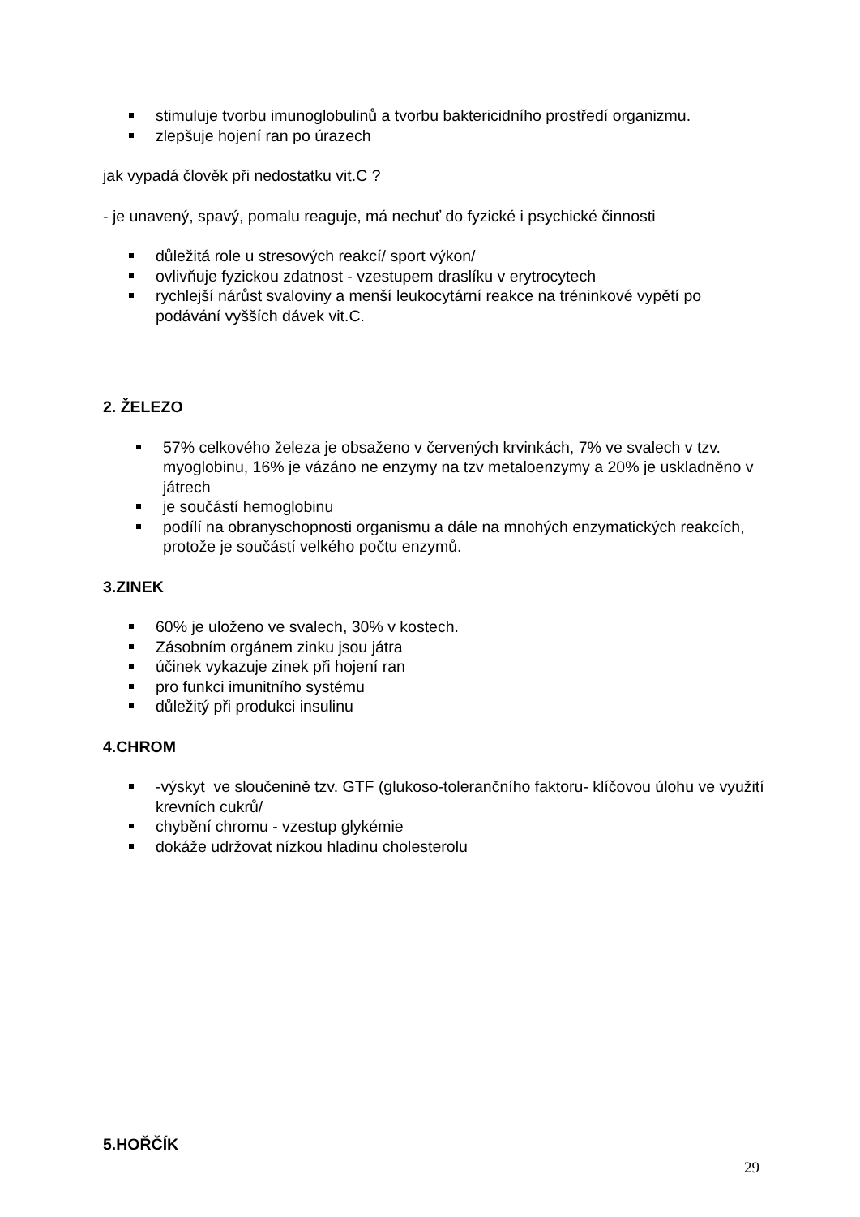stimuluje tvorbu imunoglobulinů a tvorbu baktericidního prostředí organizmu.
zlepšuje hojení ran po úrazech
jak vypadá člověk při nedostatku vit.C ?
- je unavený, spavý, pomalu reaguje, má nechuť do fyzické i psychické činnosti
důležitá role u stresových reakcí/ sport výkon/
ovlivňuje fyzickou zdatnost - vzestupem draslíku v erytrocytech
rychlejší nárůst svaloviny a menší leukocytární reakce na tréninkové vypětí po podávání vyšších dávek vit.C.
2. ŽELEZO
57% celkového železa je obsaženo v červených krvinkách, 7% ve svalech v tzv. myoglobinu, 16% je vázáno ne enzymy na tzv metaloenzymy a 20% je uskladněno v játrech
je součástí hemoglobinu
podílí na obranyschopnosti organismu a dále na mnohých enzymatických reakcích, protože je součástí velkého počtu enzymů.
3.ZINEK
60% je uloženo ve svalech, 30% v kostech.
Zásobním orgánem zinku jsou játra
účinek vykazuje zinek při hojení ran
pro funkci imunitního systému
důležitý při produkci insulinu
4.CHROM
-výskyt ve sloučenině tzv. GTF (glukoso-tolerančního faktoru- klíčovou úlohu ve využití krevních cukrů/
chybění chromu - vzestup glykémie
dokáže udržovat nízkou hladinu cholesterolu
5.HOŘČÍK
29